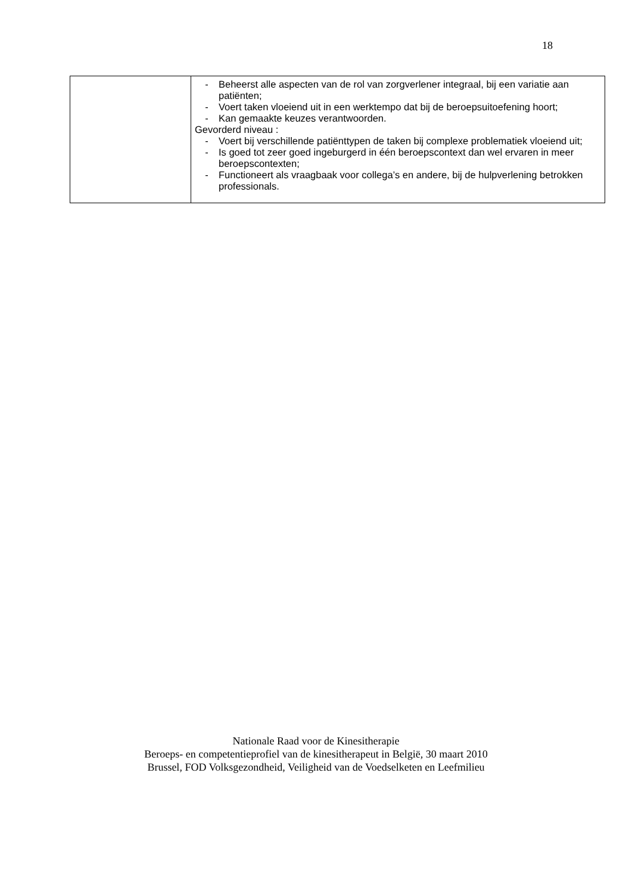18
| | - Beheerst alle aspecten van de rol van zorgverlener integraal, bij een variatie aan patiënten; - Voert taken vloeiend uit in een werktempo dat bij de beroepsuitoefening hoort; - Kan gemaakte keuzes verantwoorden. Gevorderd niveau : - Voert bij verschillende patiënttypen de taken bij complexe problematiek vloeiend uit; - Is goed tot zeer goed ingeburgerd in één beroepscontext dan wel ervaren in meer beroepscontexten; - Functioneert als vraagbaak voor collega’s en andere, bij de hulpverlening betrokken professionals. |
Nationale Raad voor de Kinesitherapie
Beroeps- en competentieprofiel van de kinesitherapeut in België, 30 maart 2010
Brussel, FOD Volksgezondheid, Veiligheid van de Voedselketen en Leefmilieu